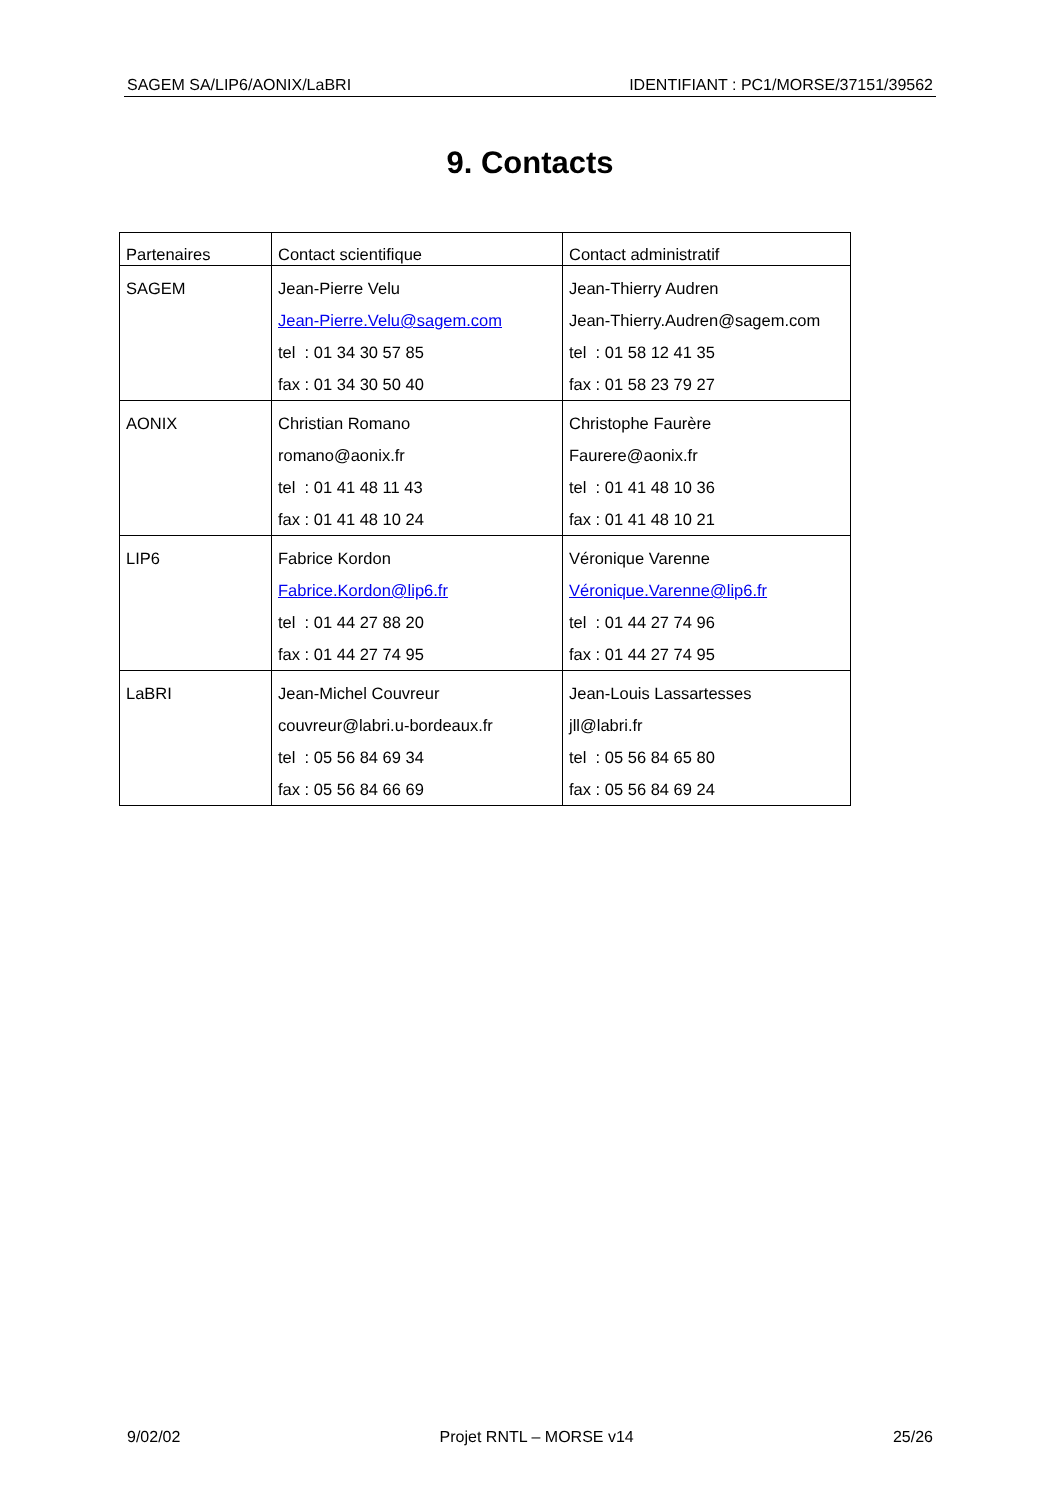SAGEM SA/LIP6/AONIX/LaBRI IDENTIFIANT : PC1/MORSE/37151/39562
9. Contacts
| Partenaires | Contact scientifique | Contact administratif |
| --- | --- | --- |
| SAGEM | Jean-Pierre Velu Jean-Pierre.Velu@sagem.com tel : 01 34 30 57 85 fax : 01 34 30 50 40 | Jean-Thierry Audren Jean-Thierry.Audren@sagem.com tel : 01 58 12 41 35 fax : 01 58 23 79 27 |
| AONIX | Christian Romano romano@aonix.fr tel : 01 41 48 11 43 fax : 01 41 48 10 24 | Christophe Faurère Faurere@aonix.fr tel : 01 41 48 10 36 fax : 01 41 48 10 21 |
| LIP6 | Fabrice Kordon Fabrice.Kordon@lip6.fr tel : 01 44 27 88 20 fax : 01 44 27 74 95 | Véronique Varenne Véronique.Varenne@lip6.fr tel : 01 44 27 74 96 fax : 01 44 27 74 95 |
| LaBRI | Jean-Michel Couvreur couvreur@labri.u-bordeaux.fr tel : 05 56 84 69 34 fax : 05 56 84 66 69 | Jean-Louis Lassartesses jll@labri.fr tel : 05 56 84 65 80 fax : 05 56 84 69 24 |
9/02/02 Projet RNTL – MORSE v14 25/26